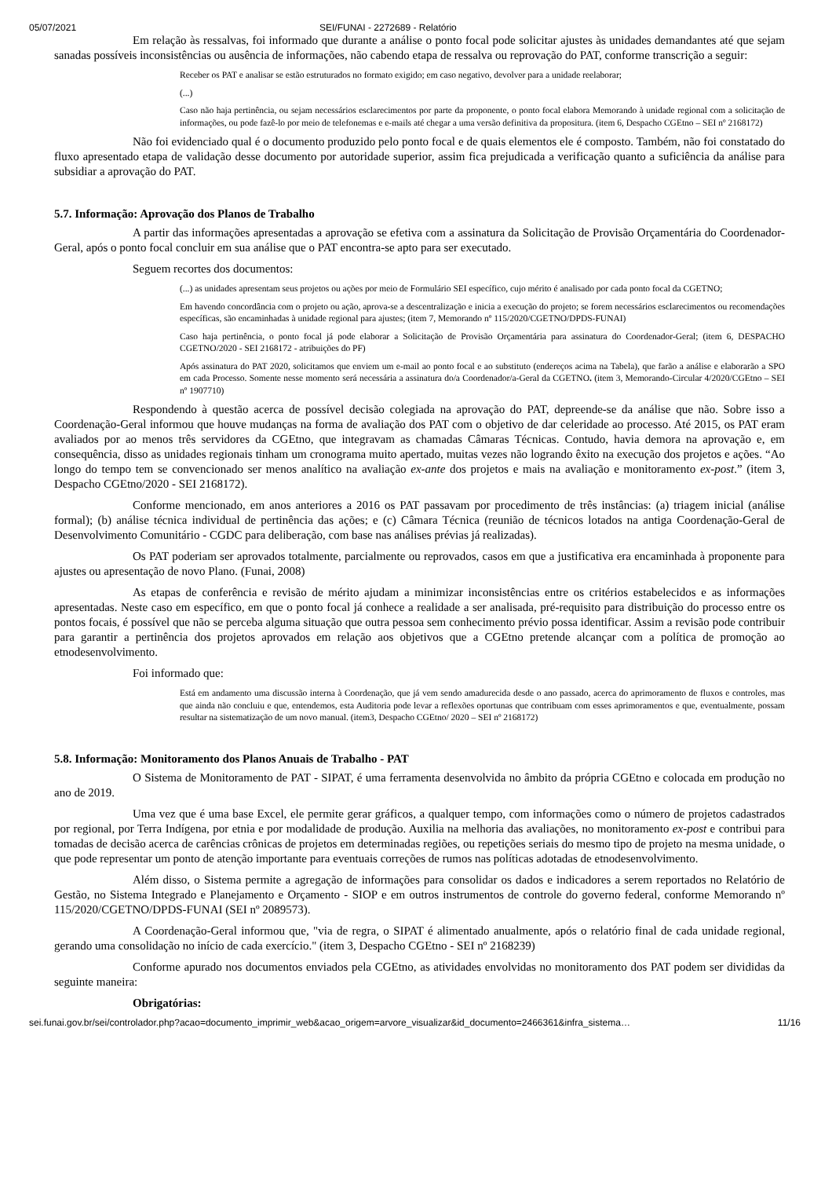05/07/2021 SEI/FUNAI - 2272689 - Relatório
Em relação às ressalvas, foi informado que durante a análise o ponto focal pode solicitar ajustes às unidades demandantes até que sejam sanadas possíveis inconsistências ou ausência de informações, não cabendo etapa de ressalva ou reprovação do PAT, conforme transcrição a seguir:
Receber os PAT e analisar se estão estruturados no formato exigido; em caso negativo, devolver para a unidade reelaborar;
(...)
Caso não haja pertinência, ou sejam necessários esclarecimentos por parte da proponente, o ponto focal elabora Memorando à unidade regional com a solicitação de informações, ou pode fazê-lo por meio de telefonemas e e-mails até chegar a uma versão definitiva da propositura. (item 6, Despacho CGEtno – SEI nº 2168172)
Não foi evidenciado qual é o documento produzido pelo ponto focal e de quais elementos ele é composto. Também, não foi constatado do fluxo apresentado etapa de validação desse documento por autoridade superior, assim fica prejudicada a verificação quanto a suficiência da análise para subsidiar a aprovação do PAT.
5.7. Informação: Aprovação dos Planos de Trabalho
A partir das informações apresentadas a aprovação se efetiva com a assinatura da Solicitação de Provisão Orçamentária do Coordenador-Geral, após o ponto focal concluir em sua análise que o PAT encontra-se apto para ser executado.
Seguem recortes dos documentos:
(...) as unidades apresentam seus projetos ou ações por meio de Formulário SEI específico, cujo mérito é analisado por cada ponto focal da CGETNO;
Em havendo concordância com o projeto ou ação, aprova-se a descentralização e inicia a execução do projeto; se forem necessários esclarecimentos ou recomendações específicas, são encaminhadas à unidade regional para ajustes; (item 7, Memorando nº 115/2020/CGETNO/DPDS-FUNAI)
Caso haja pertinência, o ponto focal já pode elaborar a Solicitação de Provisão Orçamentária para assinatura do Coordenador-Geral; (item 6, DESPACHO CGETNO/2020 - SEI 2168172 - atribuições do PF)
Após assinatura do PAT 2020, solicitamos que enviem um e-mail ao ponto focal e ao substituto (endereços acima na Tabela), que farão a análise e elaborarão a SPO em cada Processo. Somente nesse momento será necessária a assinatura do/a Coordenador/a-Geral da CGETNO. (item 3, Memorando-Circular 4/2020/CGEtno – SEI nº 1907710)
Respondendo à questão acerca de possível decisão colegiada na aprovação do PAT, depreende-se da análise que não. Sobre isso a Coordenação-Geral informou que houve mudanças na forma de avaliação dos PAT com o objetivo de dar celeridade ao processo. Até 2015, os PAT eram avaliados por ao menos três servidores da CGEtno, que integravam as chamadas Câmaras Técnicas. Contudo, havia demora na aprovação e, em consequência, disso as unidades regionais tinham um cronograma muito apertado, muitas vezes não logrando êxito na execução dos projetos e ações. “Ao longo do tempo tem se convencionado ser menos analítico na avaliação ex-ante dos projetos e mais na avaliação e monitoramento ex-post.” (item 3, Despacho CGEtno/2020 - SEI 2168172).
Conforme mencionado, em anos anteriores a 2016 os PAT passavam por procedimento de três instâncias: (a) triagem inicial (análise formal); (b) análise técnica individual de pertinência das ações; e (c) Câmara Técnica (reunião de técnicos lotados na antiga Coordenação-Geral de Desenvolvimento Comunitário - CGDC para deliberação, com base nas análises prévias já realizadas).
Os PAT poderiam ser aprovados totalmente, parcialmente ou reprovados, casos em que a justificativa era encaminhada à proponente para ajustes ou apresentação de novo Plano. (Funai, 2008)
As etapas de conferência e revisão de mérito ajudam a minimizar inconsistências entre os critérios estabelecidos e as informações apresentadas. Neste caso em específico, em que o ponto focal já conhece a realidade a ser analisada, pré-requisito para distribuição do processo entre os pontos focais, é possível que não se perceba alguma situação que outra pessoa sem conhecimento prévio possa identificar. Assim a revisão pode contribuir para garantir a pertinência dos projetos aprovados em relação aos objetivos que a CGEtno pretende alcançar com a política de promoção ao etnodesenvolvimento.
Foi informado que:
Está em andamento uma discussão interna à Coordenação, que já vem sendo amadurecida desde o ano passado, acerca do aprimoramento de fluxos e controles, mas que ainda não concluiu e que, entendemos, esta Auditoria pode levar a reflexões oportunas que contribuam com esses aprimoramentos e que, eventualmente, possam resultar na sistematização de um novo manual. (item3, Despacho CGEtno/ 2020 – SEI nº 2168172)
5.8. Informação: Monitoramento dos Planos Anuais de Trabalho - PAT
O Sistema de Monitoramento de PAT - SIPAT, é uma ferramenta desenvolvida no âmbito da própria CGEtno e colocada em produção no ano de 2019.
Uma vez que é uma base Excel, ele permite gerar gráficos, a qualquer tempo, com informações como o número de projetos cadastrados por regional, por Terra Indígena, por etnia e por modalidade de produção. Auxilia na melhoria das avaliações, no monitoramento ex-post e contribui para tomadas de decisão acerca de carências crônicas de projetos em determinadas regiões, ou repetições seriais do mesmo tipo de projeto na mesma unidade, o que pode representar um ponto de atenção importante para eventuais correções de rumos nas políticas adotadas de etnodesenvolvimento.
Além disso, o Sistema permite a agregação de informações para consolidar os dados e indicadores a serem reportados no Relatório de Gestão, no Sistema Integrado e Planejamento e Orçamento - SIOP e em outros instrumentos de controle do governo federal, conforme Memorando nº 115/2020/CGETNO/DPDS-FUNAI (SEI nº 2089573).
A Coordenação-Geral informou que, "via de regra, o SIPAT é alimentado anualmente, após o relatório final de cada unidade regional, gerando uma consolidação no início de cada exercício." (item 3, Despacho CGEtno - SEI nº 2168239)
Conforme apurado nos documentos enviados pela CGEtno, as atividades envolvidas no monitoramento dos PAT podem ser divididas da seguinte maneira:
Obrigatórias:
sei.funai.gov.br/sei/controlador.php?acao=documento_imprimir_web&acao_origem=arvore_visualizar&id_documento=2466361&infra_sistema… 11/16